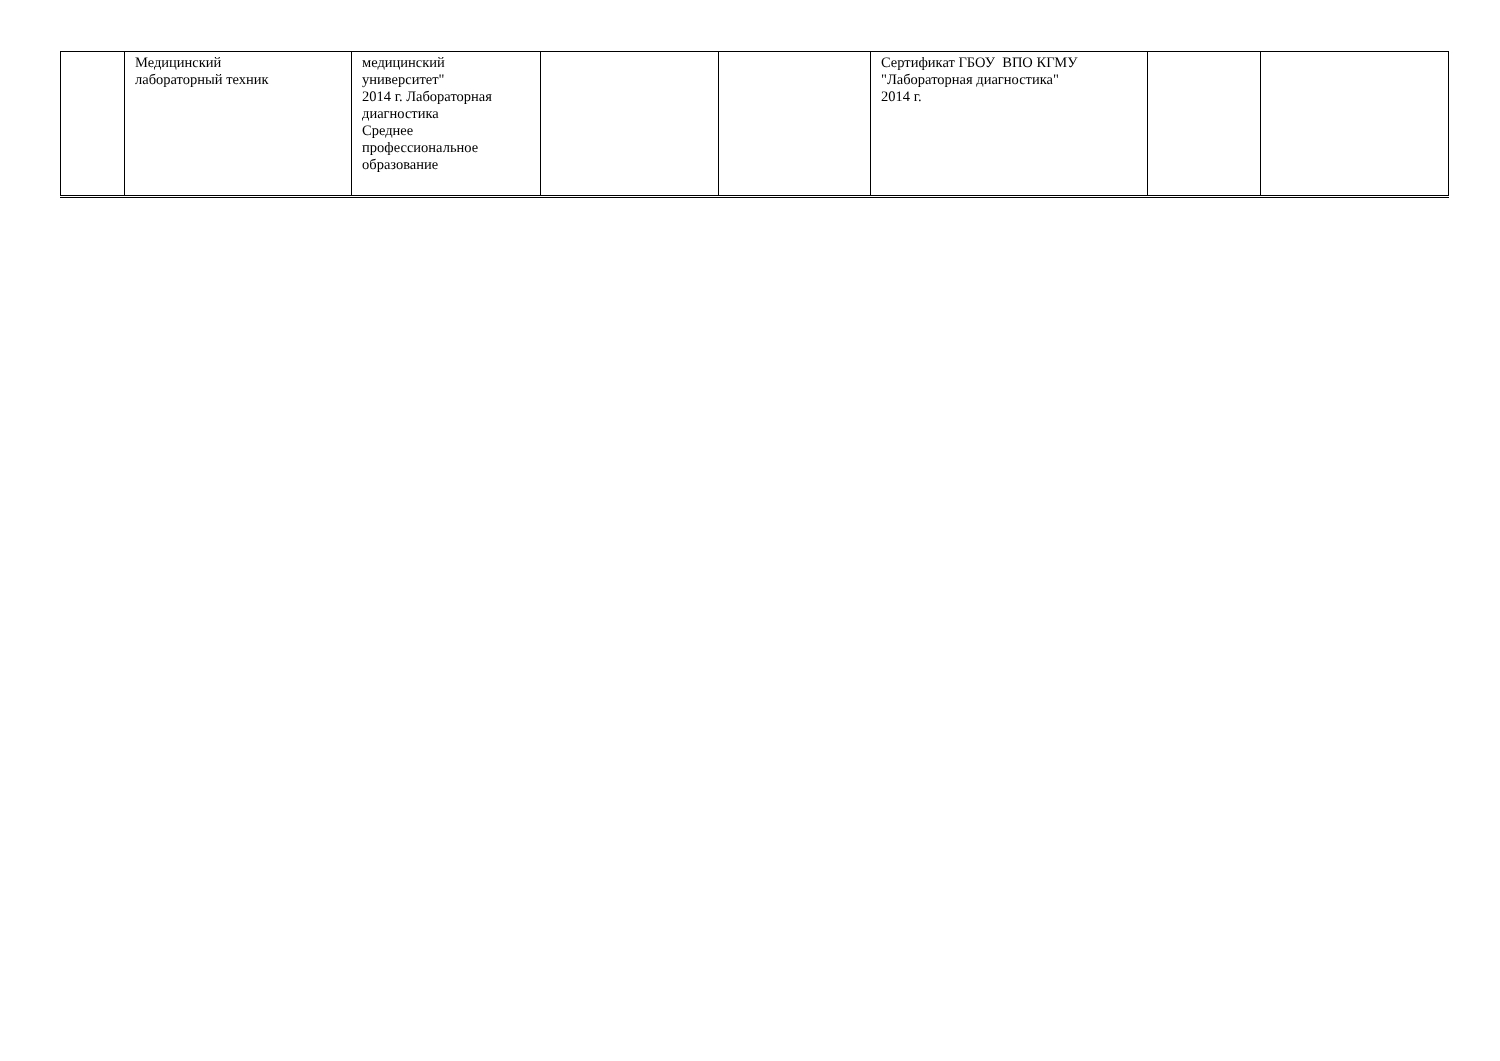| | Медицинский лабораторный техник | медицинский университет" 2014 г. Лабораторная диагностика Среднее профессиональное образование | | | Сертификат ГБОУ ВПО КГМУ "Лабораторная диагностика" 2014 г. | | |